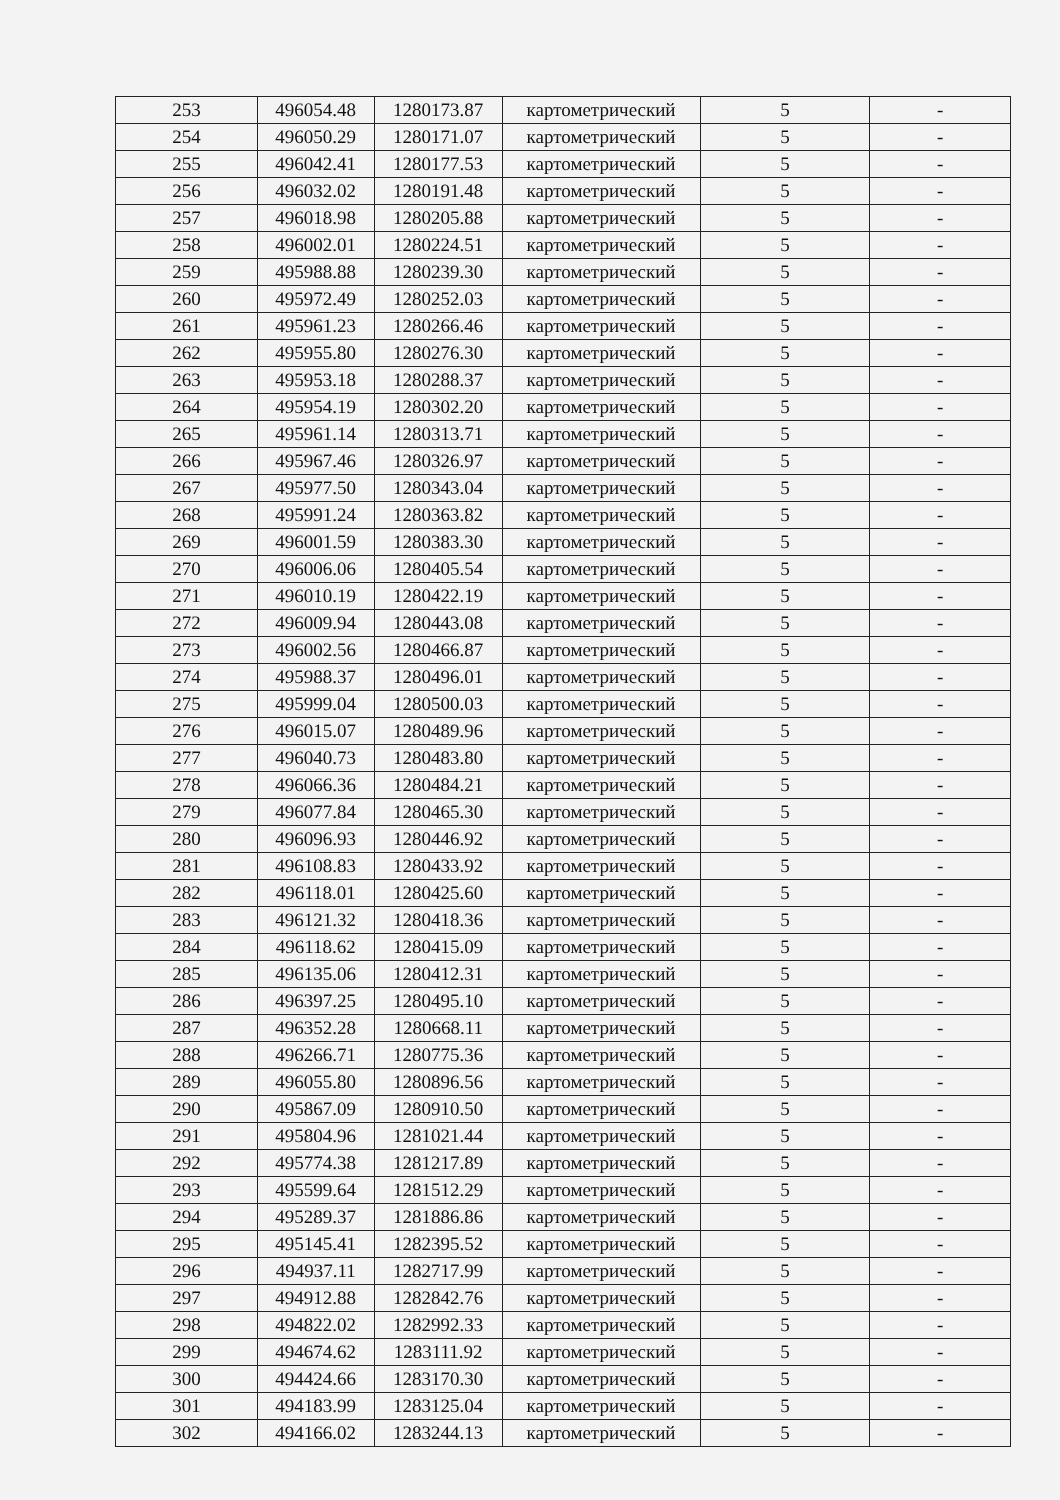| 253 | 496054.48 | 1280173.87 | картометрический | 5 | - |
| 254 | 496050.29 | 1280171.07 | картометрический | 5 | - |
| 255 | 496042.41 | 1280177.53 | картометрический | 5 | - |
| 256 | 496032.02 | 1280191.48 | картометрический | 5 | - |
| 257 | 496018.98 | 1280205.88 | картометрический | 5 | - |
| 258 | 496002.01 | 1280224.51 | картометрический | 5 | - |
| 259 | 495988.88 | 1280239.30 | картометрический | 5 | - |
| 260 | 495972.49 | 1280252.03 | картометрический | 5 | - |
| 261 | 495961.23 | 1280266.46 | картометрический | 5 | - |
| 262 | 495955.80 | 1280276.30 | картометрический | 5 | - |
| 263 | 495953.18 | 1280288.37 | картометрический | 5 | - |
| 264 | 495954.19 | 1280302.20 | картометрический | 5 | - |
| 265 | 495961.14 | 1280313.71 | картометрический | 5 | - |
| 266 | 495967.46 | 1280326.97 | картометрический | 5 | - |
| 267 | 495977.50 | 1280343.04 | картометрический | 5 | - |
| 268 | 495991.24 | 1280363.82 | картометрический | 5 | - |
| 269 | 496001.59 | 1280383.30 | картометрический | 5 | - |
| 270 | 496006.06 | 1280405.54 | картометрический | 5 | - |
| 271 | 496010.19 | 1280422.19 | картометрический | 5 | - |
| 272 | 496009.94 | 1280443.08 | картометрический | 5 | - |
| 273 | 496002.56 | 1280466.87 | картометрический | 5 | - |
| 274 | 495988.37 | 1280496.01 | картометрический | 5 | - |
| 275 | 495999.04 | 1280500.03 | картометрический | 5 | - |
| 276 | 496015.07 | 1280489.96 | картометрический | 5 | - |
| 277 | 496040.73 | 1280483.80 | картометрический | 5 | - |
| 278 | 496066.36 | 1280484.21 | картометрический | 5 | - |
| 279 | 496077.84 | 1280465.30 | картометрический | 5 | - |
| 280 | 496096.93 | 1280446.92 | картометрический | 5 | - |
| 281 | 496108.83 | 1280433.92 | картометрический | 5 | - |
| 282 | 496118.01 | 1280425.60 | картометрический | 5 | - |
| 283 | 496121.32 | 1280418.36 | картометрический | 5 | - |
| 284 | 496118.62 | 1280415.09 | картометрический | 5 | - |
| 285 | 496135.06 | 1280412.31 | картометрический | 5 | - |
| 286 | 496397.25 | 1280495.10 | картометрический | 5 | - |
| 287 | 496352.28 | 1280668.11 | картометрический | 5 | - |
| 288 | 496266.71 | 1280775.36 | картометрический | 5 | - |
| 289 | 496055.80 | 1280896.56 | картометрический | 5 | - |
| 290 | 495867.09 | 1280910.50 | картометрический | 5 | - |
| 291 | 495804.96 | 1281021.44 | картометрический | 5 | - |
| 292 | 495774.38 | 1281217.89 | картометрический | 5 | - |
| 293 | 495599.64 | 1281512.29 | картометрический | 5 | - |
| 294 | 495289.37 | 1281886.86 | картометрический | 5 | - |
| 295 | 495145.41 | 1282395.52 | картометрический | 5 | - |
| 296 | 494937.11 | 1282717.99 | картометрический | 5 | - |
| 297 | 494912.88 | 1282842.76 | картометрический | 5 | - |
| 298 | 494822.02 | 1282992.33 | картометрический | 5 | - |
| 299 | 494674.62 | 1283111.92 | картометрический | 5 | - |
| 300 | 494424.66 | 1283170.30 | картометрический | 5 | - |
| 301 | 494183.99 | 1283125.04 | картометрический | 5 | - |
| 302 | 494166.02 | 1283244.13 | картометрический | 5 | - |